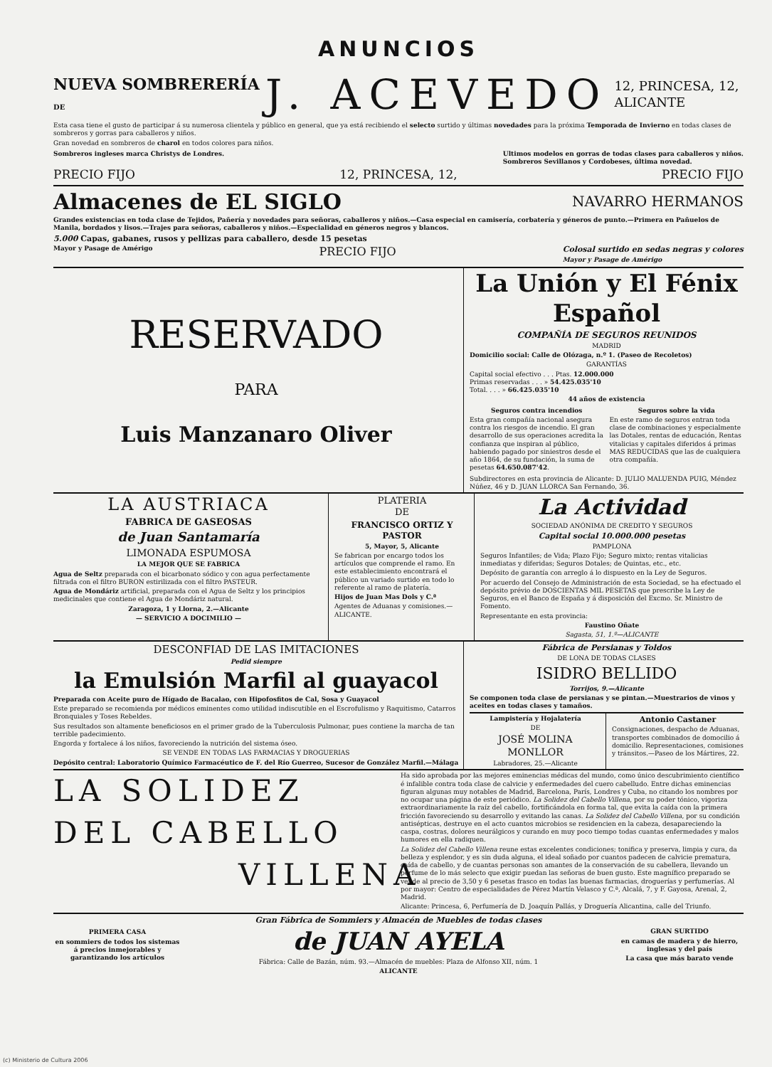ANUNCIOS
NUEVA SOMBRERERÍA
DE
J. ACEVEDO
12, PRINCESA, 12,
ALICANTE
Esta casa tiene el gusto de participar á su numerosa clientela y público en general, que ya está recibiendo el selecto surtido y últimas novedades para la próxima Temporada de Invierno en todas clases de sombreros y gorras para caballeros y niños.
Gran novedad en sombreros de charol en todos colores para niños.
Sombreros ingleses marca Christys de Londres.
Ultimos modelos en gorras de todas clases para caballeros y niños.
Sombreros Sevillanos y Cordobeses, última novedad.
PRECIO FIJO 12, PRINCESA, 12, PRECIO FIJO
Almacenes de EL SIGLO NAVARRO HERMANOS
Grandes existencias en toda clase de Tejidos, Pañería y novedades para señoras, caballeros y niños.—Casa especial en camisería, corbatería y géneros de punto.—Primera en Pañuelos de Manila, bordados y lisos.—Trajes para señoras, caballeros y niños.—Especialidad en géneros negros y blancos.
5.000 Capas, gabanes, rusos y pellizas para caballero, desde 15 pesetas
Mayor y Pasage de Amérigo PRECIO FIJO Colosal surtido en sedas negras y colores
Mayor y Pasage de Amérigo
RESERVADO
PARA
Luis Manzanaro Oliver
La Unión y El Fénix Español
COMPAÑÍA DE SEGUROS REUNIDOS
MADRID
Domicilio social: Calle de Olózaga, n.º 1. (Paseo de Recoletos)
GARANTÍAS
Capital social efectivo . . . Ptas. 12.000.000
Primas reservadas . . . » 54.425.035'10
Total. . . . » 66.425.035'10
44 años de existencia
Seguros contra incendios
Esta gran compañía nacional asegura contra los riesgos de incendio. El gran desarrollo de sus operaciones acredita la confianza que inspiran al público, habiendo pagado por siniestros desde el año 1864, de su fundación, la suma de pesetas 64.650.087'42.
Seguros sobre la vida
En este ramo de seguros entran toda clase de combinaciones y especialmente las Dotales, rentas de educación, Rentas vitalicias y capitales diferidos á primas MAS REDUCIDAS que las de cualquiera otra compañía.
Subdirectores en esta provincia de Alicante: D. JULIO MALUENDA PUIG, Méndez Núñez, 46 y D. JUAN LLORCA San Fernando, 36.
LA AUSTRIACA
FABRICA DE GASEOSAS
de Juan Santamaría
LIMONADA ESPUMOSA
LA MEJOR QUE SE FABRICA
Agua de Seltz preparada con el bicarbonato sódico y con agua perfectamente filtrada con el filtro BURON estirilizada con el filtro PASTEUR.
Agua de Mondáriz artificial, preparada con el Agua de Seltz y los principios medicinales que contiene el Agua de Mondáriz natural.
Zaragoza, 1 y Llorna, 2.—Alicante
— SERVICIO A DOCIMILIO —
PLATERIA
DE
FRANCISCO ORTIZ Y PASTOR
5, Mayor, 5, Alicante
Se fabrican por encargo todos los artículos que comprende el ramo. En este establecimiento encontrará el público un variado surtido en todo lo referente al ramo de platería.
Hijos de Juan Mas Dols y C.ª
Agentes de Aduanas y comisiones.—ALICANTE.
La Actividad
SOCIEDAD ANÓNIMA DE CREDITO Y SEGUROS
Capital social 10.000.000 pesetas
PAMPLONA
Seguros Infantiles; de Vida; Plazo Fijo; Seguro mixto; rentas vitalicias inmediatas y diferidas; Seguros Dotales; de Quintas, etc., etc.
Depósito de garantía con arreglo á lo dispuesto en la Ley de Seguros.
Por acuerdo del Consejo de Administración de esta Sociedad, se ha efectuado el depósito prévio de DOSCIENTAS MIL PESETAS que prescribe la Ley de Seguros, en el Banco de España y á disposición del Excmo. Sr. Ministro de Fomento.
Representante en esta provincia:
Faustino Oñate
Sagasta, 51, 1.º—ALICANTE
DESCONFIAD DE LAS IMITACIONES
Pedid siempre
la Emulsión Marfil al guayacol
Preparada con Aceite puro de Hígado de Bacalao, con Hipofosfitos de Cal, Sosa y Guayacol
Este preparado se recomienda por médicos eminentes como utilidad indiscutible en el Escrofulismo y Raquitismo, Catarros Bronquiales y Toses Rebeldes.
Sus resultados son altamente beneficiosos en el primer grado de la Tuberculosis Pulmonar, pues contiene la marcha de tan terrible padecimiento.
Engorda y fortalece á los niños, favoreciendo la nutrición del sistema óseo.
SE VENDE EN TODAS LAS FARMACIAS Y DROGUERIAS
Depósito central: Laboratorio Químico Farmacéutico de F. del Río Guerreo, Sucesor de González Marfil.—Málaga
Fábrica de Persianas y Toldos
DE LONA DE TODAS CLASES
ISIDRO BELLIDO
Torrijos, 9.—Alicante
Se componen toda clase de persianas y se pintan.—Muestrarios de vinos y aceites en todas clases y tamaños.
Lampistería y Hojalatería
DE
JOSÉ MOLINA MONLLOR
Labradores, 25.—Alicante
Antonio Castaner
Consignaciones, despacho de Aduanas, transportes combinados de domocilio á domicilio. Representaciones, comisiones y tránsitos.—Paseo de los Mártires, 22.
LA SOLIDEZ
DEL CABELLO
VILLENA
Ha sido aprobada por las mejores eminencias médicas del mundo, como único descubrimiento científico é infalible contra toda clase de calvicie y enfermedades del cuero cabelludo. Entre dichas eminencias figuran algunas muy notables de Madrid, Barcelona, París, Londres y Cuba, no citando los nombres por no ocupar una página de este periódico. La Solidez del Cabello Villena, por su poder tónico, vigoriza extraordinariamente la raíz del cabello, fortificándola en forma tal, que evita la caída con la primera fricción favoreciendo su desarrollo y evitando las canas. La Solidez del Cabello Villena, por su condición antisépticas, destruye en el acto cuantos microbios se residencien en la cabeza, desapareciendo la caspa, costras, dolores neurálgicos y curando en muy poco tiempo todas cuantas enfermedades y malos humores en ella radiquen.
La Solidez del Cabello Villena reune estas excelentes condiciones; tonifica y preserva, limpia y cura, da belleza y esplendor, y es sin duda alguna, el ideal soñado por cuantos padecen de calvicie prematura, caída de cabello, y de cuantas personas son amantes de la conservación de su cabellera, llevando un perfume de lo más selecto que exigir puedan las señoras de buen gusto. Este magnífico preparado se vende al precio de 3,50 y 6 pesetas frasco en todas las buenas farmacias, droguerías y perfumerías. Al por mayor: Centro de especialidades de Pérez Martín Velasco y C.ª, Alcalá, 7, y F. Gayosa, Arenal, 2, Madrid.
Alicante: Princesa, 6, Perfumería de D. Joaquín Pallás, y Droguería Alicantina, calle del Triunfo.
PRIMERA CASA
en sommiers de todos los sistemas á precios inmejorables y garantizando los artículos
Gran Fábrica de Sommiers y Almacén de Muebles de todas clases
de JUAN AYELA
Fábrica: Calle de Bazán, núm. 93.—Almacén de muebles: Plaza de Alfonso XII, núm. 1
ALICANTE
GRAN SURTIDO
en camas de madera y de hierro, inglesas y del país
La casa que más barato vende
(c) Ministerio de Cultura 2006